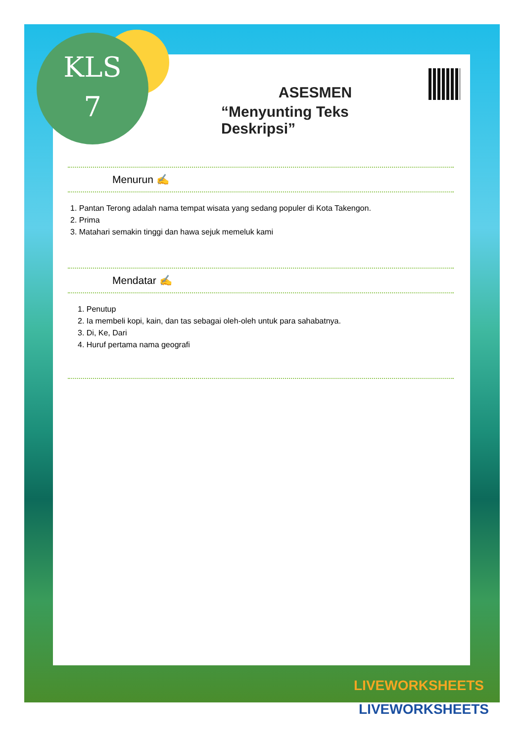ASESMEN
“Menyunting Teks Deskripsi”
Menurun ✍
1. Pantan Terong adalah nama tempat wisata yang sedang populer di Kota Takengon.
2. Prima
3. Matahari semakin tinggi dan hawa sejuk memeluk kami
Mendatar ✍
1. Penutup
2. Ia membeli kopi, kain, dan tas sebagai oleh-oleh untuk para sahabatnya.
3. Di, Ke, Dari
4. Huruf pertama nama geografi
KLS
7
LIVEWORKSHEETS
LIVEWORKSHEETS